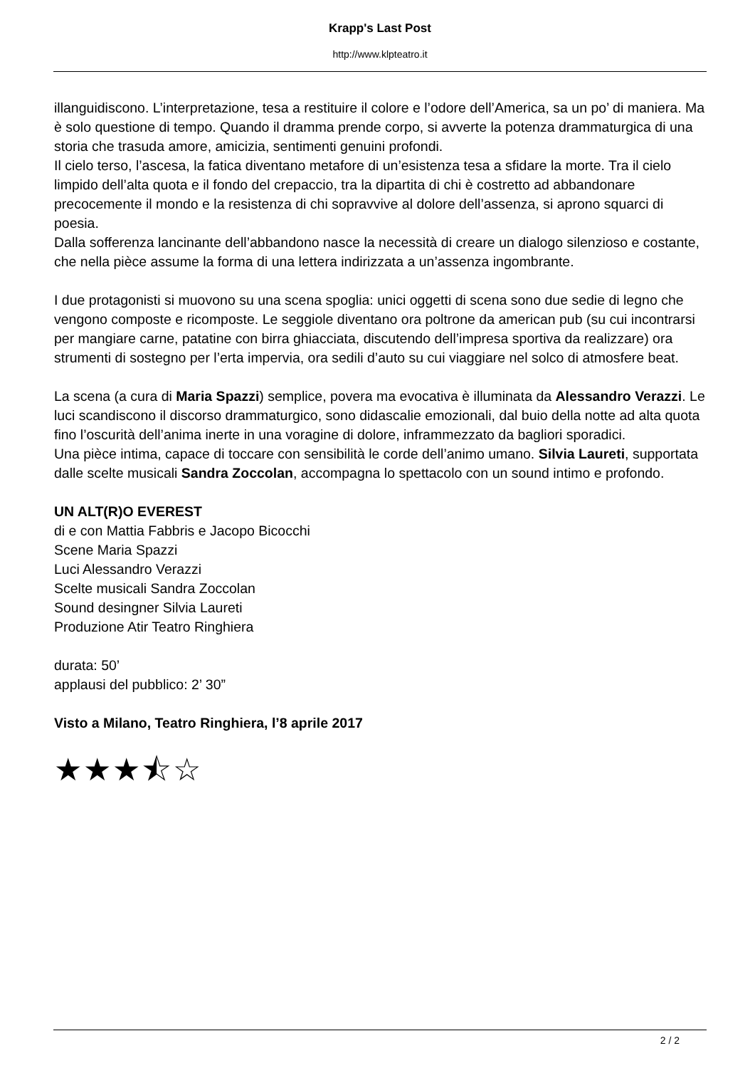Krapp's Last Post
http://www.klpteatro.it
illanguidiscono. L’interpretazione, tesa a restituire il colore e l’odore dell’America, sa un po’ di maniera. Ma è solo questione di tempo. Quando il dramma prende corpo, si avverte la potenza drammaturgica di una storia che trasuda amore, amicizia, sentimenti genuini profondi.
Il cielo terso, l’ascesa, la fatica diventano metafore di un’esistenza tesa a sfidare la morte. Tra il cielo limpido dell’alta quota e il fondo del crepaccio, tra la dipartita di chi è costretto ad abbandonare precocemente il mondo e la resistenza di chi sopravvive al dolore dell’assenza, si aprono squarci di poesia.
Dalla sofferenza lancinante dell’abbandono nasce la necessità di creare un dialogo silenzioso e costante, che nella pièce assume la forma di una lettera indirizzata a un’assenza ingombrante.
I due protagonisti si muovono su una scena spoglia: unici oggetti di scena sono due sedie di legno che vengono composte e ricomposte. Le seggiole diventano ora poltrone da american pub (su cui incontrarsi per mangiare carne, patatine con birra ghiacciata, discutendo dell’impresa sportiva da realizzare) ora strumenti di sostegno per l’erta impervia, ora sedili d’auto su cui viaggiare nel solco di atmosfere beat.
La scena (a cura di Maria Spazzi) semplice, povera ma evocativa è illuminata da Alessandro Verazzi. Le luci scandiscono il discorso drammaturgico, sono didascalie emozionali, dal buio della notte ad alta quota fino l’oscurità dell’anima inerte in una voragine di dolore, inframmezzato da bagliori sporadici.
Una pièce intima, capace di toccare con sensibilità le corde dell’animo umano. Silvia Laureti, supportata dalle scelte musicali Sandra Zoccolan, accompagna lo spettacolo con un sound intimo e profondo.
UN ALT(R)O EVEREST
di e con Mattia Fabbris e Jacopo Bicocchi
Scene Maria Spazzi
Luci Alessandro Verazzi
Scelte musicali Sandra Zoccolan
Sound desingner Silvia Laureti
Produzione Atir Teatro Ringhiera
durata: 50’
applausi del pubblico: 2’ 30”
Visto a Milano, Teatro Ringhiera, l’8 aprile 2017
★★★⯪☆
2 / 2